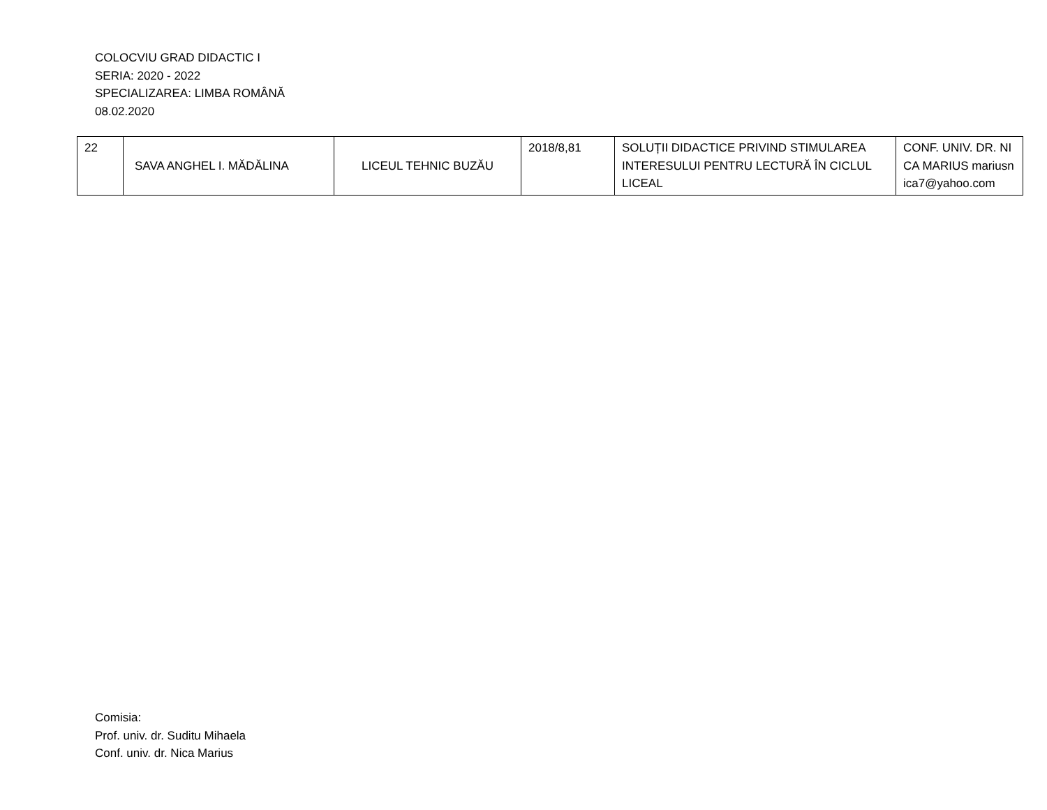COLOCVIU GRAD DIDACTIC I
SERIA: 2020 - 2022
SPECIALIZAREA: LIMBA ROMÂNĂ
08.02.2020
| 22 | SAVA ANGHEL I. MĂDĂLINA | LICEUL TEHNIC BUZĂU | 2018/8,81 | SOLUȚII DIDACTICE PRIVIND STIMULAREA INTERESULUI PENTRU LECTURĂ ÎN CICLUL LICEAL | CONF. UNIV. DR. NICA MARIUS mariusnica7@yahoo.com |
Comisia:
Prof. univ. dr. Suditu Mihaela
Conf. univ. dr. Nica Marius